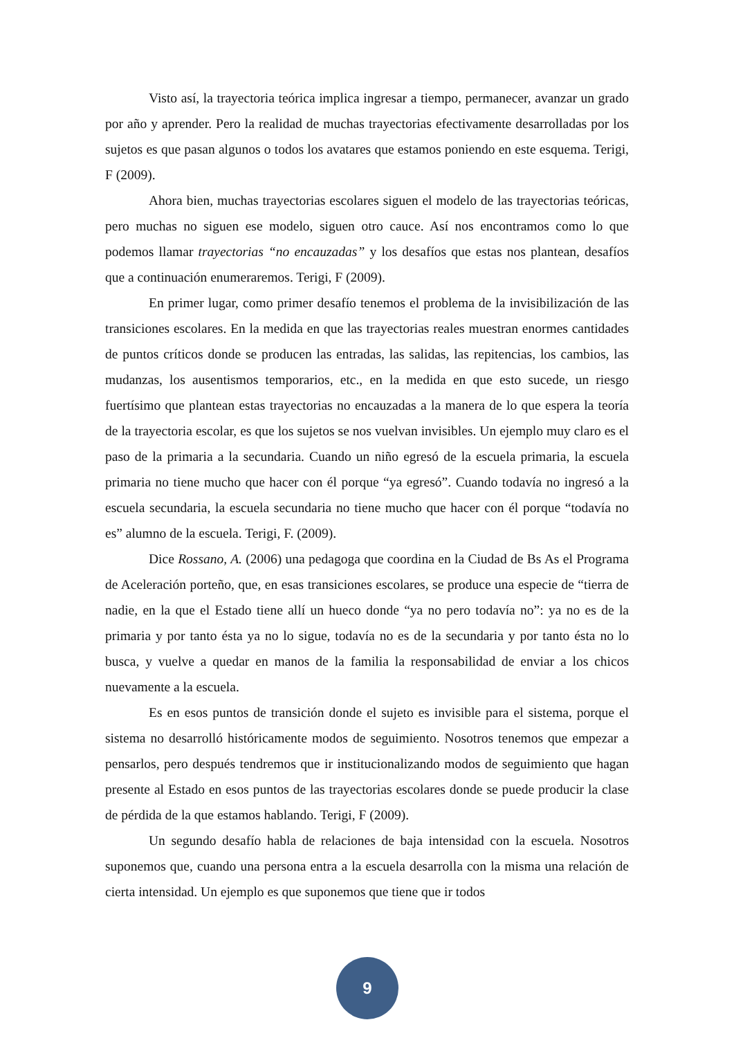Visto así, la trayectoria teórica implica ingresar a tiempo, permanecer, avanzar un grado por año y aprender. Pero la realidad de muchas trayectorias efectivamente desarrolladas por los sujetos es que pasan algunos o todos los avatares que estamos poniendo en este esquema. Terigi, F (2009).
Ahora bien, muchas trayectorias escolares siguen el modelo de las trayectorias teóricas, pero muchas no siguen ese modelo, siguen otro cauce. Así nos encontramos como lo que podemos llamar trayectorias “no encauzadas” y los desafíos que estas nos plantean, desafíos que a continuación enumeraremos. Terigi, F (2009).
En primer lugar, como primer desafío tenemos el problema de la invisibilización de las transiciones escolares. En la medida en que las trayectorias reales muestran enormes cantidades de puntos críticos donde se producen las entradas, las salidas, las repitencias, los cambios, las mudanzas, los ausentismos temporarios, etc., en la medida en que esto sucede, un riesgo fuertísimo que plantean estas trayectorias no encauzadas a la manera de lo que espera la teoría de la trayectoria escolar, es que los sujetos se nos vuelvan invisibles. Un ejemplo muy claro es el paso de la primaria a la secundaria. Cuando un niño egresó de la escuela primaria, la escuela primaria no tiene mucho que hacer con él porque “ya egresó”. Cuando todavía no ingresó a la escuela secundaria, la escuela secundaria no tiene mucho que hacer con él porque “todavía no es” alumno de la escuela. Terigi, F. (2009).
Dice Rossano, A. (2006) una pedagoga que coordina en la Ciudad de Bs As el Programa de Aceleración porteño, que, en esas transiciones escolares, se produce una especie de “tierra de nadie, en la que el Estado tiene allí un hueco donde “ya no pero todavía no”: ya no es de la primaria y por tanto ésta ya no lo sigue, todavía no es de la secundaria y por tanto ésta no lo busca, y vuelve a quedar en manos de la familia la responsabilidad de enviar a los chicos nuevamente a la escuela.
Es en esos puntos de transición donde el sujeto es invisible para el sistema, porque el sistema no desarrolló históricamente modos de seguimiento. Nosotros tenemos que empezar a pensarlos, pero después tendremos que ir institucionalizando modos de seguimiento que hagan presente al Estado en esos puntos de las trayectorias escolares donde se puede producir la clase de pérdida de la que estamos hablando. Terigi, F (2009).
Un segundo desafío habla de relaciones de baja intensidad con la escuela. Nosotros suponemos que, cuando una persona entra a la escuela desarrolla con la misma una relación de cierta intensidad. Un ejemplo es que suponemos que tiene que ir todos
9